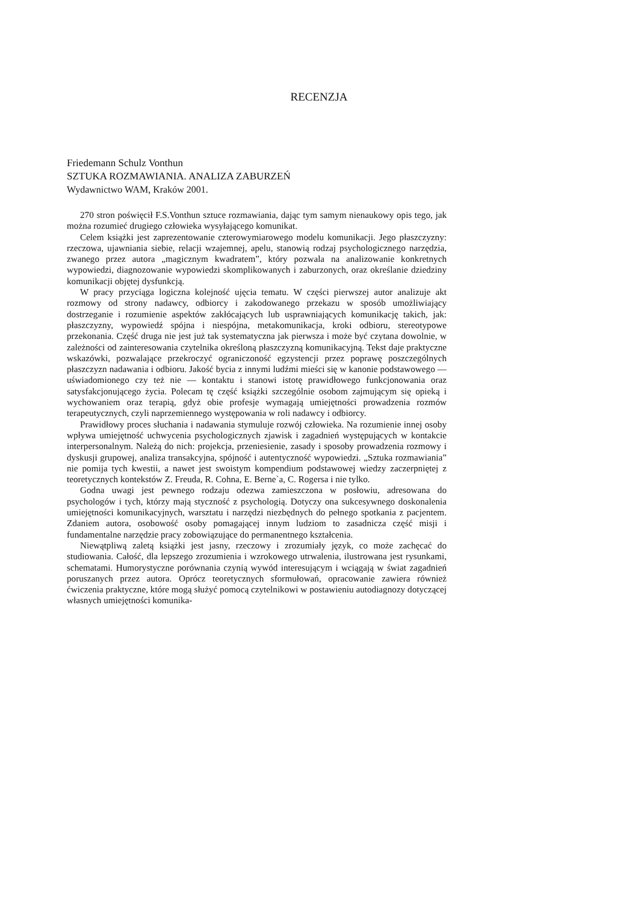RECENZJA
Friedemann Schulz Vonthun
SZTUKA ROZMAWIANIA. ANALIZA ZABURZEŃ
Wydawnictwo WAM, Kraków 2001.
270 stron poświęcił F.S.Vonthun sztuce rozmawiania, dając tym samym nienaukowy opis tego, jak można rozumieć drugiego człowieka wysyłającego komunikat.
Celem książki jest zaprezentowanie czterowymiarowego modelu komunikacji. Jego płaszczyzny: rzeczowa, ujawniania siebie, relacji wzajemnej, apelu, stanowią rodzaj psychologicznego narzędzia, zwanego przez autora „magicznym kwadratem”, który pozwala na analizowanie konkretnych wypowiedzi, diagnozowanie wypowiedzi skomplikowanych i zaburzonych, oraz określanie dziedziny komunikacji objętej dysfunkcją.
W pracy przyciąga logiczna kolejność ujęcia tematu. W części pierwszej autor analizuje akt rozmowy od strony nadawcy, odbiorcy i zakodowanego przekazu w sposób umożliwiający dostrzeganie i rozumienie aspektów zakłócających lub usprawniających komunikację takich, jak: płaszczyzny, wypowiedź spójna i niespójna, metakomunikacja, kroki odbioru, stereotypowe przekonania. Część druga nie jest już tak systematyczna jak pierwsza i może być czytana dowolnie, w zależności od zainteresowania czytelnika określoną płaszczyzną komunikacyjną. Tekst daje praktyczne wskazówki, pozwalające przekroczyć ograniczoność egzystencji przez poprawę poszczególnych płaszczyzn nadawania i odbioru. Jakość bycia z innymi ludźmi mieści się w kanonie podstawowego — uświadomionego czy też nie — kontaktu i stanowi istotę prawidłowego funkcjonowania oraz satysfakcjonującego życia. Polecam tę część książki szczególnie osobom zajmującym się opieką i wychowaniem oraz terapią, gdyż obie profesje wymagają umiejętności prowadzenia rozmów terapeutycznych, czyli naprzemiennego występowania w roli nadawcy i odbiorcy.
Prawidłowy proces słuchania i nadawania stymuluje rozwój człowieka. Na rozumienie innej osoby wpływa umiejętność uchwycenia psychologicznych zjawisk i zagadnień występujących w kontakcie interpersonalnym. Należą do nich: projekcja, przeniesienie, zasady i sposoby prowadzenia rozmowy i dyskusji grupowej, analiza transakcyjna, spójność i autentyczność wypowiedzi. „Sztuka rozmawiania” nie pomija tych kwestii, a nawet jest swoistym kompendium podstawowej wiedzy zaczerpniętej z teoretycznych kontekstów Z. Freuda, R. Cohna, E. Berne`a, C. Rogersa i nie tylko.
Godna uwagi jest pewnego rodzaju odezwa zamieszczona w posłowiu, adresowana do psychologów i tych, którzy mają styczność z psychologią. Dotyczy ona sukcesywnego doskonalenia umiejętności komunikacyjnych, warsztatu i narzędzi niezbędnych do pełnego spotkania z pacjentem. Zdaniem autora, osobowość osoby pomagającej innym ludziom to zasadnicza część misji i fundamentalne narzędzie pracy zobowiązujące do permanentnego kształcenia.
Niewątpliwą zaletą książki jest jasny, rzeczowy i zrozumiały język, co może zachęcać do studiowania. Całość, dla lepszego zrozumienia i wzrokowego utrwalenia, ilustrowana jest rysunkami, schematami. Humorystyczne porównania czynią wywód interesującym i wciągają w świat zagadnień poruszanych przez autora. Oprócz teoretycznych sformułowań, opracowanie zawiera również ćwiczenia praktyczne, które mogą służyć pomocą czytelnikowi w postawieniu autodiagnozy dotyczącej własnych umiejętności komunika-